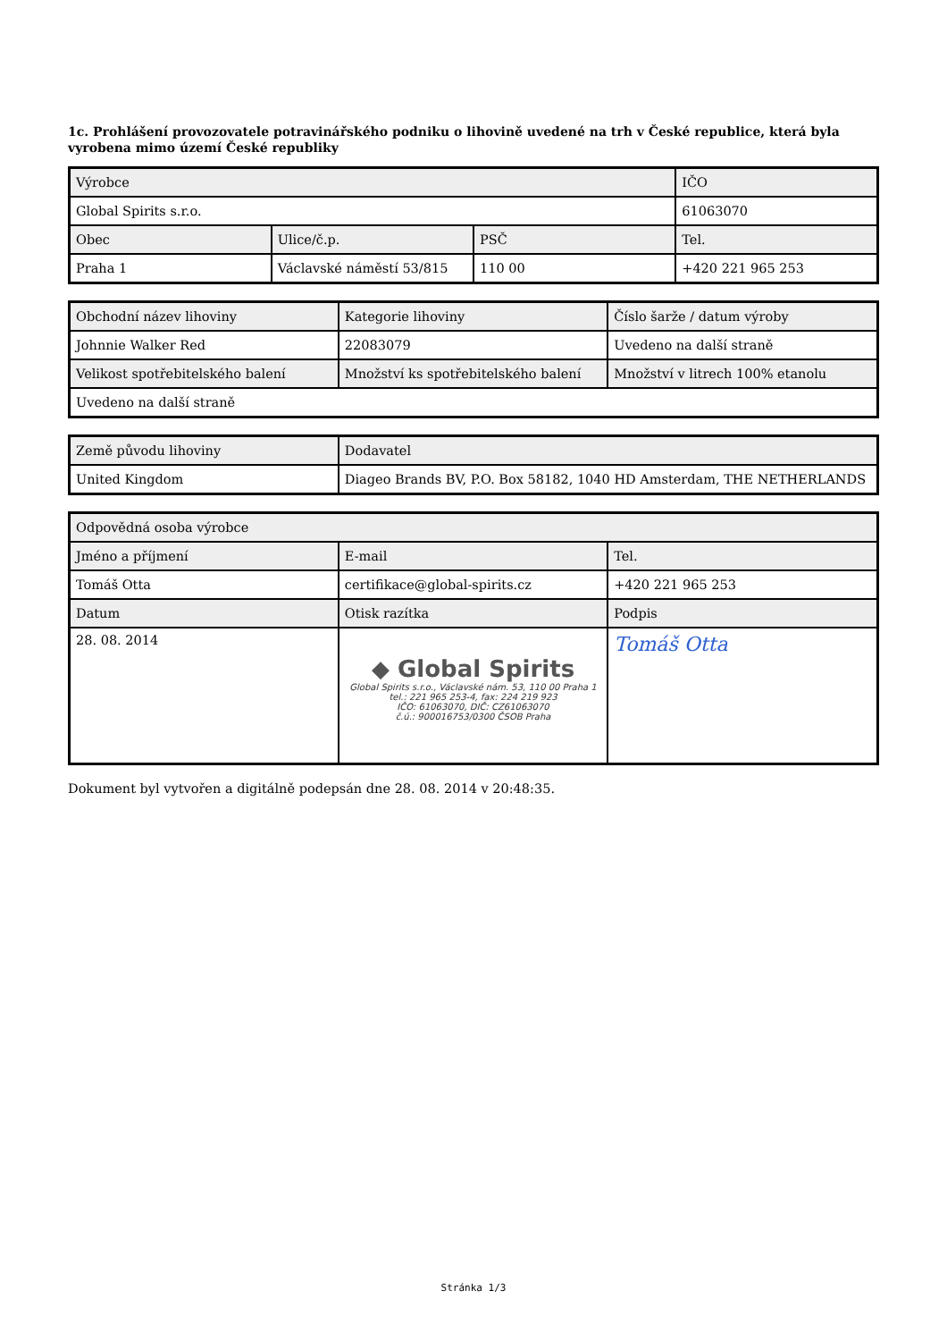1c. Prohlášení provozovatele potravinářského podniku o lihovině uvedené na trh v České republice, která byla vyrobena mimo území České republiky
| Výrobce | | | IČO |
| --- | --- | --- | --- |
| Global Spirits s.r.o. | | | 61063070 |
| Obec | Ulice/č.p. | PSČ | Tel. |
| Praha 1 | Václavské náměstí 53/815 | 110 00 | +420 221 965 253 |
| Obchodní název lihoviny | Kategorie lihoviny | Číslo šarže / datum výroby |
| --- | --- | --- |
| Johnnie Walker Red | 22083079 | Uvedeno na další straně |
| Velikost spotřebitelského balení | Množství ks spotřebitelského balení | Množství v litrech 100% etanolu |
| Uvedeno na další straně | | |
| Země původu lihoviny | Dodavatel |
| --- | --- |
| United Kingdom | Diageo Brands BV, P.O. Box 58182, 1040 HD Amsterdam, THE NETHERLANDS |
| Odpovědná osoba výrobce | | |
| --- | --- | --- |
| Jméno a příjmení | E-mail | Tel. |
| Tomáš Otta | certifikace@global-spirits.cz | +420 221 965 253 |
| Datum | Otisk razítka | Podpis |
| 28. 08. 2014 | ◆ Global Spirits Global Spirits s.r.o., Václavské nám. 53, 110 00 Praha 1 tel.: 221 965 253-4, fax: 224 219 923 IČO: 61063070, DIČ: CZ61063070 č.ú.: 900016753/0300 ČSOB Praha | Tomáš Otta |
Dokument byl vytvořen a digitálně podepsán dne 28. 08. 2014 v 20:48:35.
Stránka 1/3